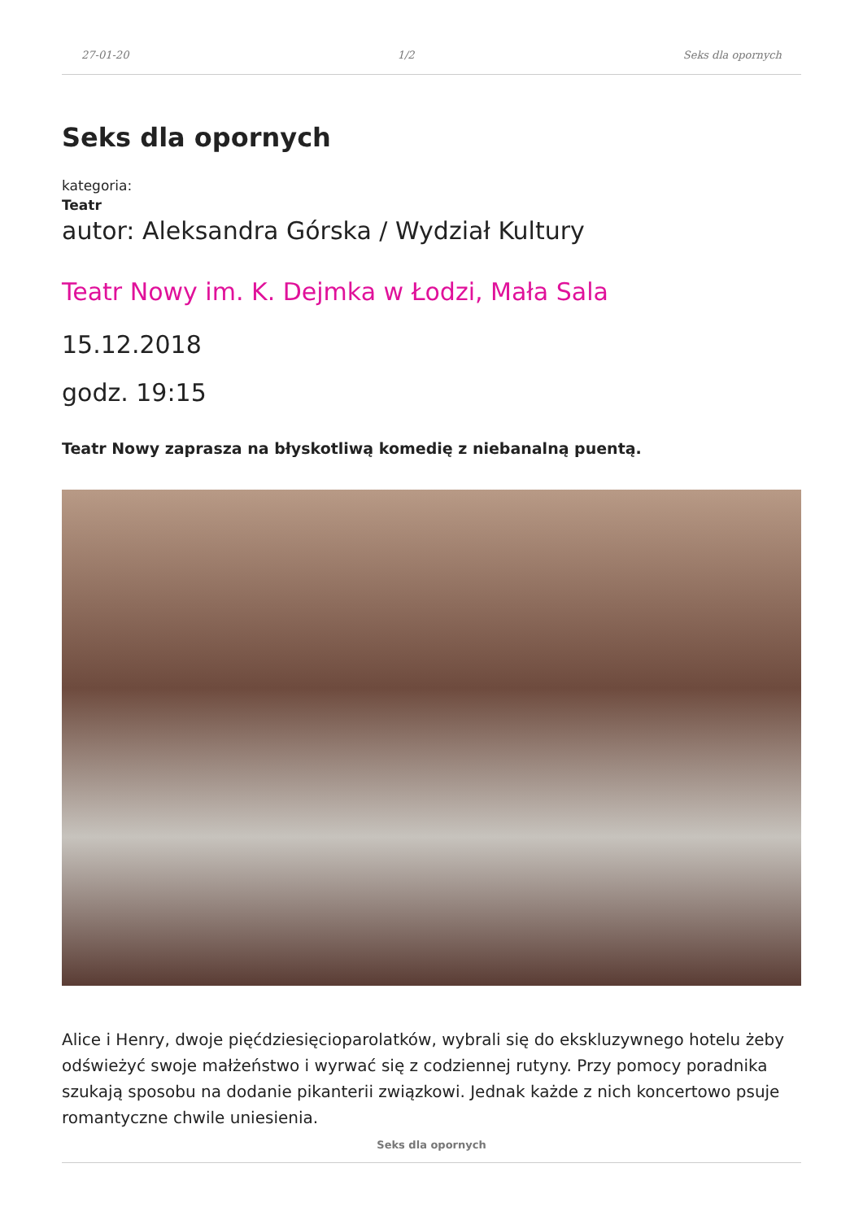27-01-20 1/2 Seks dla opornych
Seks dla opornych
kategoria:
Teatr
autor: Aleksandra Górska / Wydział Kultury
Teatr Nowy im. K. Dejmka w Łodzi, Mała Sala
15.12.2018
godz. 19:15
Teatr Nowy zaprasza na błyskotliwą komedię z niebanalną puentą.
Alice i Henry, dwoje pięćdziesięcioparolatków, wybrali się do ekskluzywnego hotelu żeby odświeżyć swoje małżeństwo i wyrwać się z codziennej rutyny. Przy pomocy poradnika szukają sposobu na dodanie pikanterii związkowi. Jednak każde z nich koncertowo psuje romantyczne chwile uniesienia.
Seks dla opornych